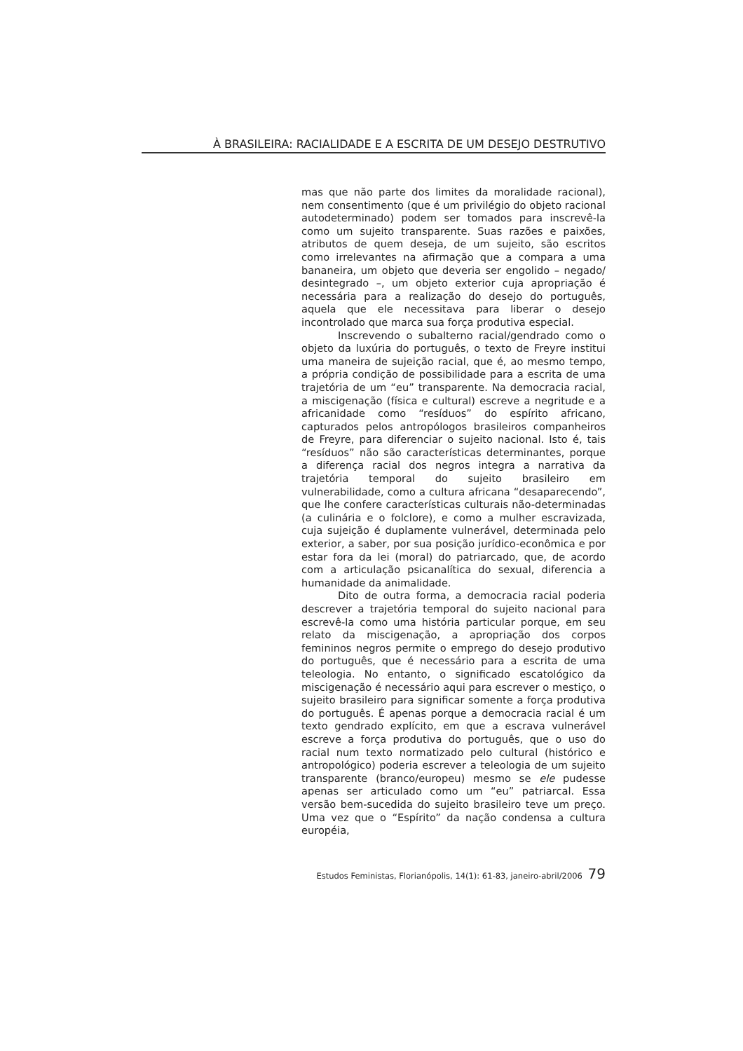À BRASILEIRA: RACIALIDADE E A ESCRITA DE UM DESEJO DESTRUTIVO
mas que não parte dos limites da moralidade racional), nem consentimento (que é um privilégio do objeto racional autodeterminado) podem ser tomados para inscrevê-la como um sujeito transparente. Suas razões e paixões, atributos de quem deseja, de um sujeito, são escritos como irrelevantes na afirmação que a compara a uma bananeira, um objeto que deveria ser engolido – negado/ desintegrado –, um objeto exterior cuja apropriação é necessária para a realização do desejo do português, aquela que ele necessitava para liberar o desejo incontrolado que marca sua força produtiva especial.
Inscrevendo o subalterno racial/gendrado como o objeto da luxúria do português, o texto de Freyre institui uma maneira de sujeição racial, que é, ao mesmo tempo, a própria condição de possibilidade para a escrita de uma trajetória de um “eu” transparente. Na democracia racial, a miscigenação (física e cultural) escreve a negritude e a africanidade como “resíduos” do espírito africano, capturados pelos antropólogos brasileiros companheiros de Freyre, para diferenciar o sujeito nacional. Isto é, tais “resíduos” não são características determinantes, porque a diferença racial dos negros integra a narrativa da trajetória temporal do sujeito brasileiro em vulnerabilidade, como a cultura africana “desaparecendo”, que lhe confere características culturais não-determinadas (a culinária e o folclore), e como a mulher escravizada, cuja sujeição é duplamente vulnerável, determinada pelo exterior, a saber, por sua posição jurídico-econômica e por estar fora da lei (moral) do patriarcado, que, de acordo com a articulação psicanalítica do sexual, diferencia a humanidade da animalidade.
Dito de outra forma, a democracia racial poderia descrever a trajetória temporal do sujeito nacional para escrevê-la como uma história particular porque, em seu relato da miscigenação, a apropriação dos corpos femininos negros permite o emprego do desejo produtivo do português, que é necessário para a escrita de uma teleologia. No entanto, o significado escatológico da miscigenação é necessário aqui para escrever o mestiço, o sujeito brasileiro para significar somente a força produtiva do português. É apenas porque a democracia racial é um texto gendrado explícito, em que a escrava vulnerável escreve a força produtiva do português, que o uso do racial num texto normatizado pelo cultural (histórico e antropológico) poderia escrever a teleologia de um sujeito transparente (branco/europeu) mesmo se ele pudesse apenas ser articulado como um “eu” patriarcal. Essa versão bem-sucedida do sujeito brasileiro teve um preço. Uma vez que o “Espírito” da nação condensa a cultura européia,
Estudos Feministas, Florianópolis, 14(1): 61-83, janeiro-abril/2006 79